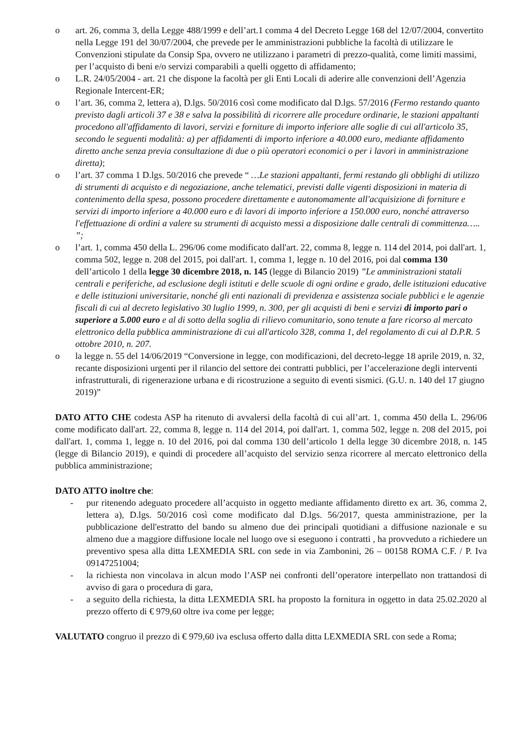o art. 26, comma 3, della Legge 488/1999 e dell’art.1 comma 4 del Decreto Legge 168 del 12/07/2004, convertito nella Legge 191 del 30/07/2004, che prevede per le amministrazioni pubbliche la facoltà di utilizzare le Convenzioni stipulate da Consip Spa, ovvero ne utilizzano i parametri di prezzo-qualità, come limiti massimi, per l’acquisto di beni e/o servizi comparabili a quelli oggetto di affidamento;
o L.R. 24/05/2004 - art. 21 che dispone la facoltà per gli Enti Locali di aderire alle convenzioni dell’Agenzia Regionale Intercent-ER;
o l’art. 36, comma 2, lettera a), D.lgs. 50/2016 così come modificato dal D.lgs. 57/2016 (Fermo restando quanto previsto dagli articoli 37 e 38 e salva la possibilità di ricorrere alle procedure ordinarie, le stazioni appaltanti procedono all'affidamento di lavori, servizi e forniture di importo inferiore alle soglie di cui all'articolo 35, secondo le seguenti modalità: a) per affidamenti di importo inferiore a 40.000 euro, mediante affidamento diretto anche senza previa consultazione di due o più operatori economici o per i lavori in amministrazione diretta);
o l’art. 37 comma 1 D.lgs. 50/2016 che prevede “ …Le stazioni appaltanti, fermi restando gli obblighi di utilizzo di strumenti di acquisto e di negoziazione, anche telematici, previsti dalle vigenti disposizioni in materia di contenimento della spesa, possono procedere direttamente e autonomamente all'acquisizione di forniture e servizi di importo inferiore a 40.000 euro e di lavori di importo inferiore a 150.000 euro, nonché attraverso l'effettuazione di ordini a valere su strumenti di acquisto messi a disposizione dalle centrali di committenza….. ”;
o l’art. 1, comma 450 della L. 296/06 come modificato dall'art. 22, comma 8, legge n. 114 del 2014, poi dall'art. 1, comma 502, legge n. 208 del 2015, poi dall'art. 1, comma 1, legge n. 10 del 2016, poi dal comma 130 dell’articolo 1 della legge 30 dicembre 2018, n. 145 (legge di Bilancio 2019) ”Le amministrazioni statali centrali e periferiche, ad esclusione degli istituti e delle scuole di ogni ordine e grado, delle istituzioni educative e delle istituzioni universitarie, nonché gli enti nazionali di previdenza e assistenza sociale pubblici e le agenzie fiscali di cui al decreto legislativo 30 luglio 1999, n. 300, per gli acquisti di beni e servizi di importo pari o superiore a 5.000 euro e al di sotto della soglia di rilievo comunitario, sono tenute a fare ricorso al mercato elettronico della pubblica amministrazione di cui all'articolo 328, comma 1, del regolamento di cui al D.P.R. 5 ottobre 2010, n. 207.
o la legge n. 55 del 14/06/2019 “Conversione in legge, con modificazioni, del decreto-legge 18 aprile 2019, n. 32, recante disposizioni urgenti per il rilancio del settore dei contratti pubblici, per l’accelerazione degli interventi infrastrutturali, di rigenerazione urbana e di ricostruzione a seguito di eventi sismici. (G.U. n. 140 del 17 giugno 2019)”
DATO ATTO CHE codesta ASP ha ritenuto di avvalersi della facoltà di cui all’art. 1, comma 450 della L. 296/06 come modificato dall'art. 22, comma 8, legge n. 114 del 2014, poi dall'art. 1, comma 502, legge n. 208 del 2015, poi dall'art. 1, comma 1, legge n. 10 del 2016, poi dal comma 130 dell’articolo 1 della legge 30 dicembre 2018, n. 145 (legge di Bilancio 2019), e quindi di procedere all’acquisto del servizio senza ricorrere al mercato elettronico della pubblica amministrazione;
DATO ATTO inoltre che:
- pur ritenendo adeguato procedere all’acquisto in oggetto mediante affidamento diretto ex art. 36, comma 2, lettera a), D.lgs. 50/2016 così come modificato dal D.lgs. 56/2017, questa amministrazione, per la pubblicazione dell'estratto del bando su almeno due dei principali quotidiani a diffusione nazionale e su almeno due a maggiore diffusione locale nel luogo ove si eseguono i contratti , ha provveduto a richiedere un preventivo spesa alla ditta LEXMEDIA SRL con sede in via Zambonini, 26 – 00158 ROMA C.F. / P. Iva 09147251004;
- la richiesta non vincolava in alcun modo l’ASP nei confronti dell’operatore interpellato non trattandosi di avviso di gara o procedura di gara,
- a seguito della richiesta, la ditta LEXMEDIA SRL ha proposto la fornitura in oggetto in data 25.02.2020 al prezzo offerto di € 979,60 oltre iva come per legge;
VALUTATO congruo il prezzo di € 979,60 iva esclusa offerto dalla ditta LEXMEDIA SRL con sede a Roma;